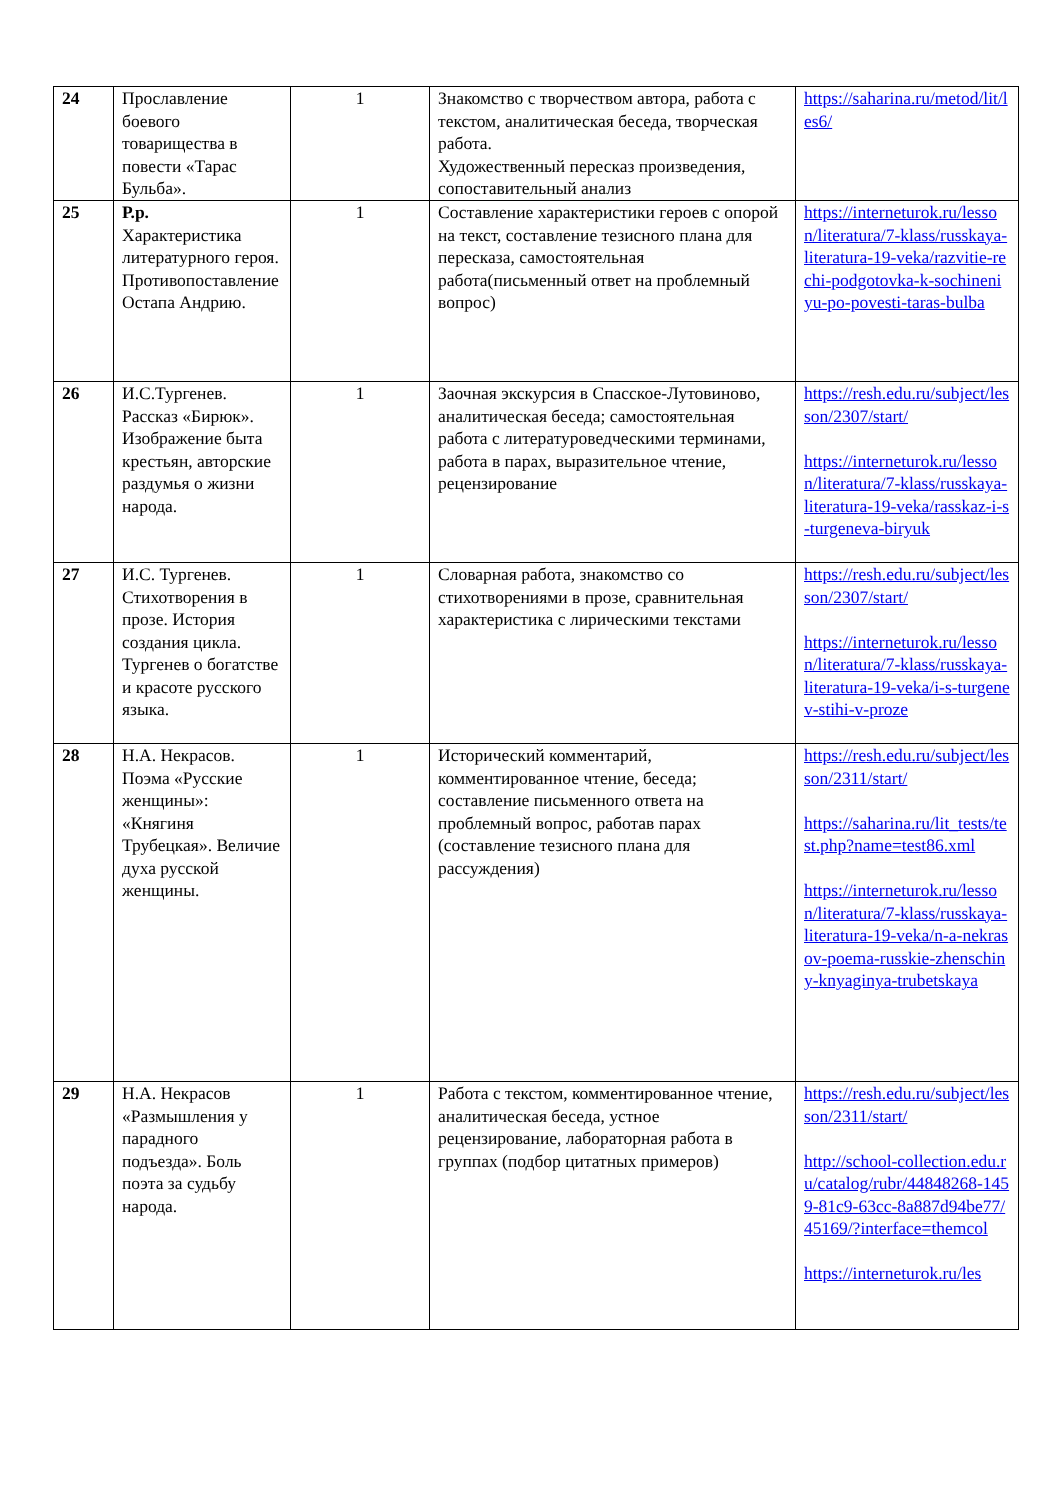| 24 | Прославление боевого товарищества в повести «Тарас Бульба». | 1 | Знакомство с творчеством автора, работа с текстом, аналитическая беседа, творческая работа. Художественный пересказ произведения, сопоставительный анализ | https://saharina.ru/metod/lit/les6/ |
| 25 | Р.р. Характеристика литературного героя. Противопоставление Остапа Андрию. | 1 | Составление характеристики героев с опорой на текст, составление тезисного плана для пересказа, самостоятельная работа(письменный ответ на проблемный вопрос) | https://interneturok.ru/lesson/literatura/7-klass/russkaya-literatura-19-veka/razvitie-rechi-podgotovka-k-sochineniyu-po-povesti-taras-bulba |
| 26 | И.С.Тургенев. Рассказ «Бирюк». Изображение быта крестьян, авторские раздумья о жизни народа. | 1 | Заочная экскурсия в Спасское-Лутовиново, аналитическая беседа; самостоятельная работа с литературоведческими терминами, работа в парах, выразительное чтение, рецензирование | https://resh.edu.ru/subject/lesson/2307/start/ https://interneturok.ru/lesson/literatura/7-klass/russkaya-literatura-19-veka/rasskaz-i-s-turgeneva-biryuk |
| 27 | И.С. Тургенев. Стихотворения в прозе. История создания цикла. Тургенев о богатстве и красоте русского языка. | 1 | Словарная работа, знакомство со стихотворениями в прозе, сравнительная характеристика с лирическими текстами | https://resh.edu.ru/subject/lesson/2307/start/ https://interneturok.ru/lesson/literatura/7-klass/russkaya-literatura-19-veka/i-s-turgenev-stihi-v-proze |
| 28 | Н.А. Некрасов. Поэма «Русские женщины»: «Княгиня Трубецкая». Величие духа русской женщины. | 1 | Исторический комментарий, комментированное чтение, беседа; составление письменного ответа на проблемный вопрос, работав парах (составление тезисного плана для рассуждения) | https://resh.edu.ru/subject/lesson/2311/start/ https://saharina.ru/lit_tests/test.php?name=test86.xml https://interneturok.ru/lesson/literatura/7-klass/russkaya-literatura-19-veka/n-a-nekrasov-poema-russkie-zhenschiny-knyaginya-trubetskaya |
| 29 | Н.А. Некрасов «Размышления у парадного подъезда». Боль поэта за судьбу народа. | 1 | Работа с текстом, комментированное чтение, аналитическая беседа, устное рецензирование, лабораторная работа в группах (подбор цитатных примеров) | https://resh.edu.ru/subject/lesson/2311/start/ http://school-collection.edu.ru/catalog/rubr/44848268-1459-81c9-63cc-8a887d94be77/45169/?interface=themcol https://interneturok.ru/les |